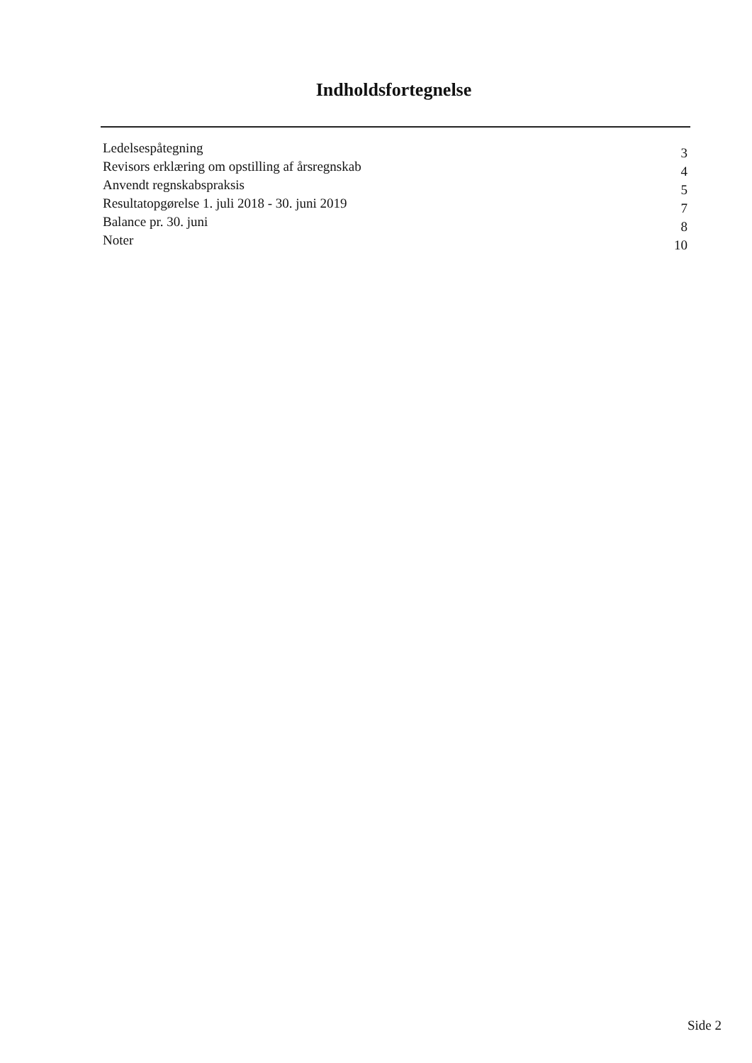Indholdsfortegnelse
Ledelsespåtegning 3
Revisors erklæring om opstilling af årsregnskab 4
Anvendt regnskabspraksis 5
Resultatopgørelse 1. juli 2018 - 30. juni 2019 7
Balance pr. 30. juni 8
Noter 10
Side 2